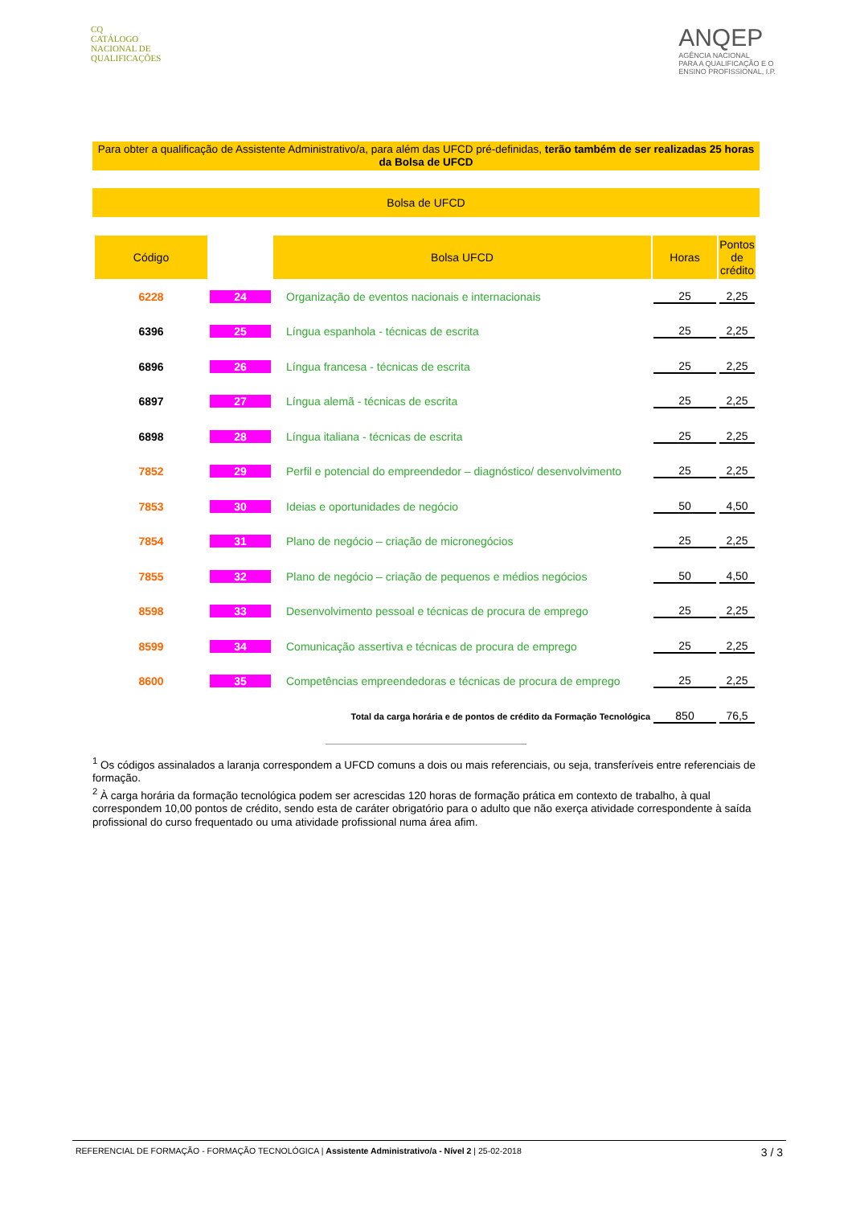CQ
CATÁLOGO
NACIONAL DE
QUALIFICAÇÕES
ANQEP
AGÊNCIA NACIONAL
PARA A QUALIFICAÇÃO E O
ENSINO PROFISSIONAL, I.P.
Para obter a qualificação de Assistente Administrativo/a, para além das UFCD pré-definidas, terão também de ser realizadas 25 horas da Bolsa de UFCD
Bolsa de UFCD
| Código | | Bolsa UFCD | Horas | Pontos de crédito |
| --- | --- | --- | --- | --- |
| 6228 | 24 | Organização de eventos nacionais e internacionais | 25 | 2,25 |
| 6396 | 25 | Língua espanhola - técnicas de escrita | 25 | 2,25 |
| 6896 | 26 | Língua francesa - técnicas de escrita | 25 | 2,25 |
| 6897 | 27 | Língua alemã - técnicas de escrita | 25 | 2,25 |
| 6898 | 28 | Língua italiana - técnicas de escrita | 25 | 2,25 |
| 7852 | 29 | Perfil e potencial do empreendedor – diagnóstico/ desenvolvimento | 25 | 2,25 |
| 7853 | 30 | Ideias e oportunidades de negócio | 50 | 4,50 |
| 7854 | 31 | Plano de negócio – criação de micronegócios | 25 | 2,25 |
| 7855 | 32 | Plano de negócio – criação de pequenos e médios negócios | 50 | 4,50 |
| 8598 | 33 | Desenvolvimento pessoal e técnicas de procura de emprego | 25 | 2,25 |
| 8599 | 34 | Comunicação assertiva e técnicas de procura de emprego | 25 | 2,25 |
| 8600 | 35 | Competências empreendedoras e técnicas de procura de emprego | 25 | 2,25 |
| Total da carga horária e de pontos de crédito da Formação Tecnológica | | | 850 | 76,5 |
<sup>1</sup> Os códigos assinalados a laranja correspondem a UFCD comuns a dois ou mais referenciais, ou seja, transferíveis entre referenciais de formação.
<sup>2</sup> À carga horária da formação tecnológica podem ser acrescidas 120 horas de formação prática em contexto de trabalho, à qual correspondem 10,00 pontos de crédito, sendo esta de caráter obrigatório para o adulto que não exerça atividade correspondente à saída profissional do curso frequentado ou uma atividade profissional numa área afim.
REFERENCIAL DE FORMAÇÃO - FORMAÇÃO TECNOLÓGICA | Assistente Administrativo/a - Nível 2 | 25-02-2018 3 / 3